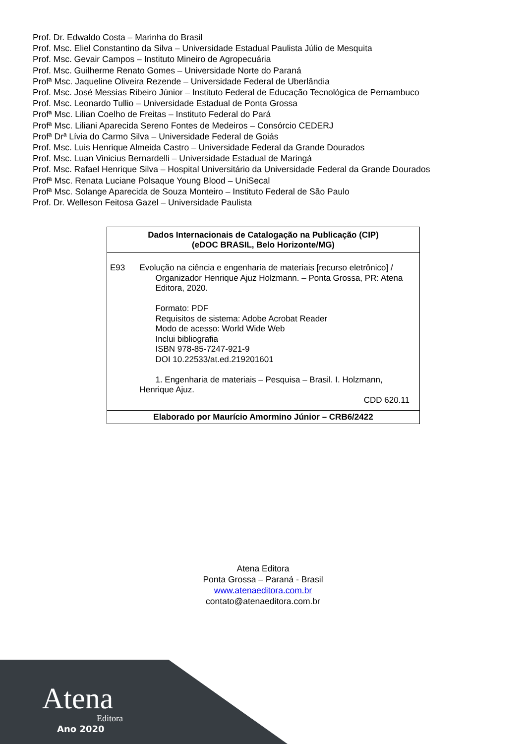Prof. Dr. Edwaldo Costa – Marinha do Brasil
Prof. Msc. Eliel Constantino da Silva – Universidade Estadual Paulista Júlio de Mesquita
Prof. Msc. Gevair Campos – Instituto Mineiro de Agropecuária
Prof. Msc. Guilherme Renato Gomes – Universidade Norte do Paraná
Profª Msc. Jaqueline Oliveira Rezende – Universidade Federal de Uberlândia
Prof. Msc. José Messias Ribeiro Júnior – Instituto Federal de Educação Tecnológica de Pernambuco
Prof. Msc. Leonardo Tullio – Universidade Estadual de Ponta Grossa
Profª Msc. Lilian Coelho de Freitas – Instituto Federal do Pará
Profª Msc. Liliani Aparecida Sereno Fontes de Medeiros – Consórcio CEDERJ
Profª Drª Lívia do Carmo Silva – Universidade Federal de Goiás
Prof. Msc. Luis Henrique Almeida Castro – Universidade Federal da Grande Dourados
Prof. Msc. Luan Vinicius Bernardelli – Universidade Estadual de Maringá
Prof. Msc. Rafael Henrique Silva – Hospital Universitário da Universidade Federal da Grande Dourados
Profª Msc. Renata Luciane Polsaque Young Blood – UniSecal
Profª Msc. Solange Aparecida de Souza Monteiro – Instituto Federal de São Paulo
Prof. Dr. Welleson Feitosa Gazel – Universidade Paulista
Dados Internacionais de Catalogação na Publicação (CIP)
(eDOC BRASIL, Belo Horizonte/MG)
E93 Evolução na ciência e engenharia de materiais [recurso eletrônico] /
Organizador Henrique Ajuz Holzmann. – Ponta Grossa, PR: Atena Editora, 2020.
Formato: PDF
Requisitos de sistema: Adobe Acrobat Reader
Modo de acesso: World Wide Web
Inclui bibliografia
ISBN 978-85-7247-921-9
DOI 10.22533/at.ed.219201601
1. Engenharia de materiais – Pesquisa – Brasil. I. Holzmann, Henrique Ajuz.
CDD 620.11
Elaborado por Maurício Amormino Júnior – CRB6/2422
Atena Editora
Ponta Grossa – Paraná - Brasil
www.atenaeditora.com.br
contato@atenaeditora.com.br
Atena
Editora
Ano 2020